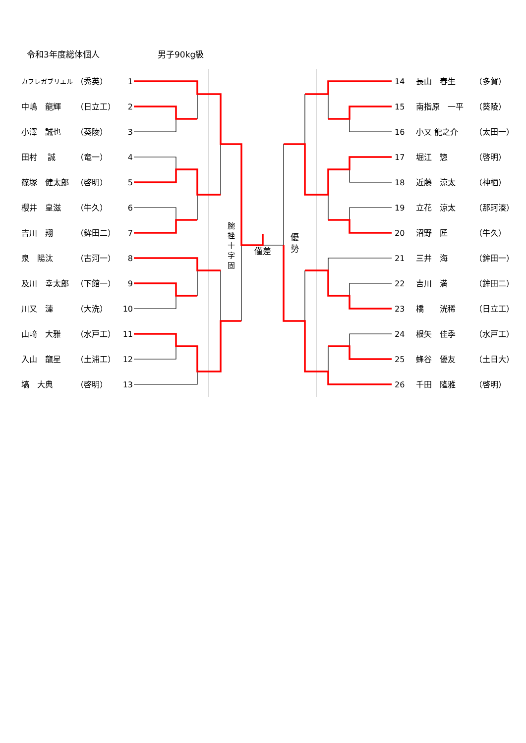令和3年度総体個人 男子90kg級
カフレガブリエル （秀英） 1
中嶋　龍輝 （日立工） 2
小澤　誠也 （葵陵） 3
田村　 誠 （竜一） 4
篠塚　健太郎 （啓明） 5
櫻井　皇滋 （牛久） 6
吉川　翔 （鉾田二） 7
泉　陽汰 （古河一） 8
及川　幸太郎 （下館一） 9
川又　漣 （大洗） 10
山﨑　大雅 （水戸工） 11
入山　龍星 （土浦工） 12
塙　大典 （啓明） 13
腕
挫
十
字
固
僅差
優
勢
14 長山　春生 （多賀）
15 南指原　一平 （葵陵）
16 小又 龍之介 （太田一）
17 堀江　惣 （啓明）
18 近藤　涼太 （神栖）
19 立花　涼太 （那珂湊）
20 沼野　匠 （牛久）
21 三井　海 （鉾田一）
22 吉川　満 （鉾田二）
23 橋　　洸稀 （日立工）
24 根矢　佳季 （水戸工）
25 蜂谷　優友 （土日大）
26 千田　隆雅 （啓明）